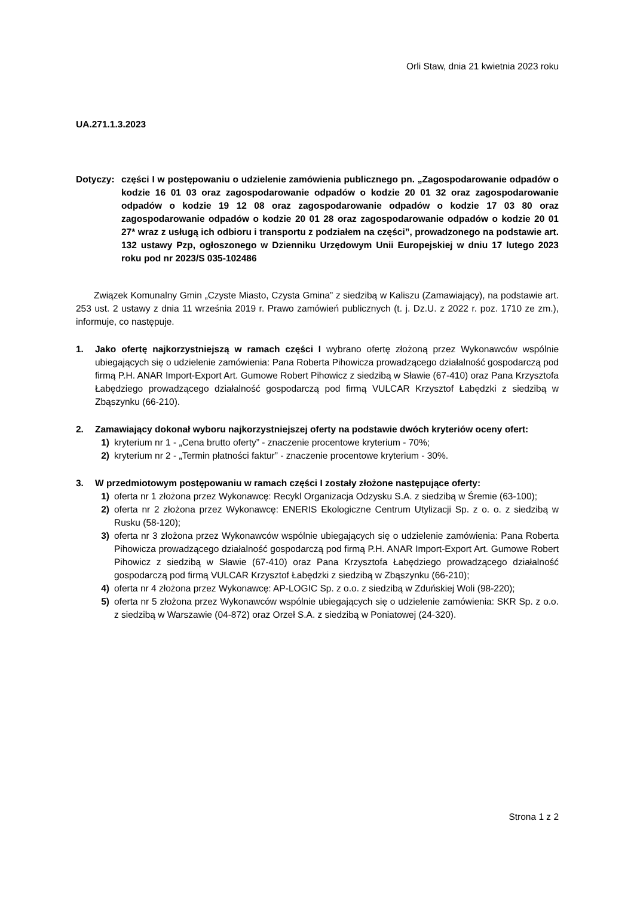Orli Staw, dnia 21 kwietnia 2023 roku
UA.271.1.3.2023
Dotyczy: części I w postępowaniu o udzielenie zamówienia publicznego pn. „Zagospodarowanie odpadów o kodzie 16 01 03 oraz zagospodarowanie odpadów o kodzie 20 01 32 oraz zagospodarowanie odpadów o kodzie 19 12 08 oraz zagospodarowanie odpadów o kodzie 17 03 80 oraz zagospodarowanie odpadów o kodzie 20 01 28 oraz zagospodarowanie odpadów o kodzie 20 01 27* wraz z usługą ich odbioru i transportu z podziałem na części”, prowadzonego na podstawie art. 132 ustawy Pzp, ogłoszonego w Dzienniku Urzędowym Unii Europejskiej w dniu 17 lutego 2023 roku pod nr 2023/S 035-102486
Związek Komunalny Gmin „Czyste Miasto, Czysta Gmina” z siedzibą w Kaliszu (Zamawiający), na podstawie art. 253 ust. 2 ustawy z dnia 11 września 2019 r. Prawo zamówień publicznych (t. j. Dz.U. z 2022 r. poz. 1710 ze zm.), informuje, co następuje.
1. Jako ofertę najkorzystniejszą w ramach części I wybrano ofertę złożoną przez Wykonawców wspólnie ubiegających się o udzielenie zamówienia: Pana Roberta Pihowicza prowadzącego działalność gospodarczą pod firmą P.H. ANAR Import-Export Art. Gumowe Robert Pihowicz z siedzibą w Sławie (67-410) oraz Pana Krzysztofa Łabędziego prowadzącego działalność gospodarczą pod firmą VULCAR Krzysztof Łabędzki z siedzibą w Zbąszynku (66-210).
2. Zamawiający dokonał wyboru najkorzystniejszej oferty na podstawie dwóch kryteriów oceny ofert:
1) kryterium nr 1 - „Cena brutto oferty” - znaczenie procentowe kryterium - 70%;
2) kryterium nr 2 - „Termin płatności faktur” - znaczenie procentowe kryterium - 30%.
3. W przedmiotowym postępowaniu w ramach części I zostały złożone następujące oferty:
1) oferta nr 1 złożona przez Wykonawcę: Recykl Organizacja Odzysku S.A. z siedzibą w Śremie (63-100);
2) oferta nr 2 złożona przez Wykonawcę: ENERIS Ekologiczne Centrum Utylizacji Sp. z o. o. z siedzibą w Rusku (58-120);
3) oferta nr 3 złożona przez Wykonawców wspólnie ubiegających się o udzielenie zamówienia: Pana Roberta Pihowicza prowadzącego działalność gospodarczą pod firmą P.H. ANAR Import-Export Art. Gumowe Robert Pihowicz z siedzibą w Sławie (67-410) oraz Pana Krzysztofa Łabędziego prowadzącego działalność gospodarczą pod firmą VULCAR Krzysztof Łabędzki z siedzibą w Zbąszynku (66-210);
4) oferta nr 4 złożona przez Wykonawcę: AP-LOGIC Sp. z o.o. z siedzibą w Zduńskiej Woli (98-220);
5) oferta nr 5 złożona przez Wykonawców wspólnie ubiegających się o udzielenie zamówienia: SKR Sp. z o.o. z siedzibą w Warszawie (04-872) oraz Orzeł S.A. z siedzibą w Poniatowej (24-320).
Strona 1 z 2